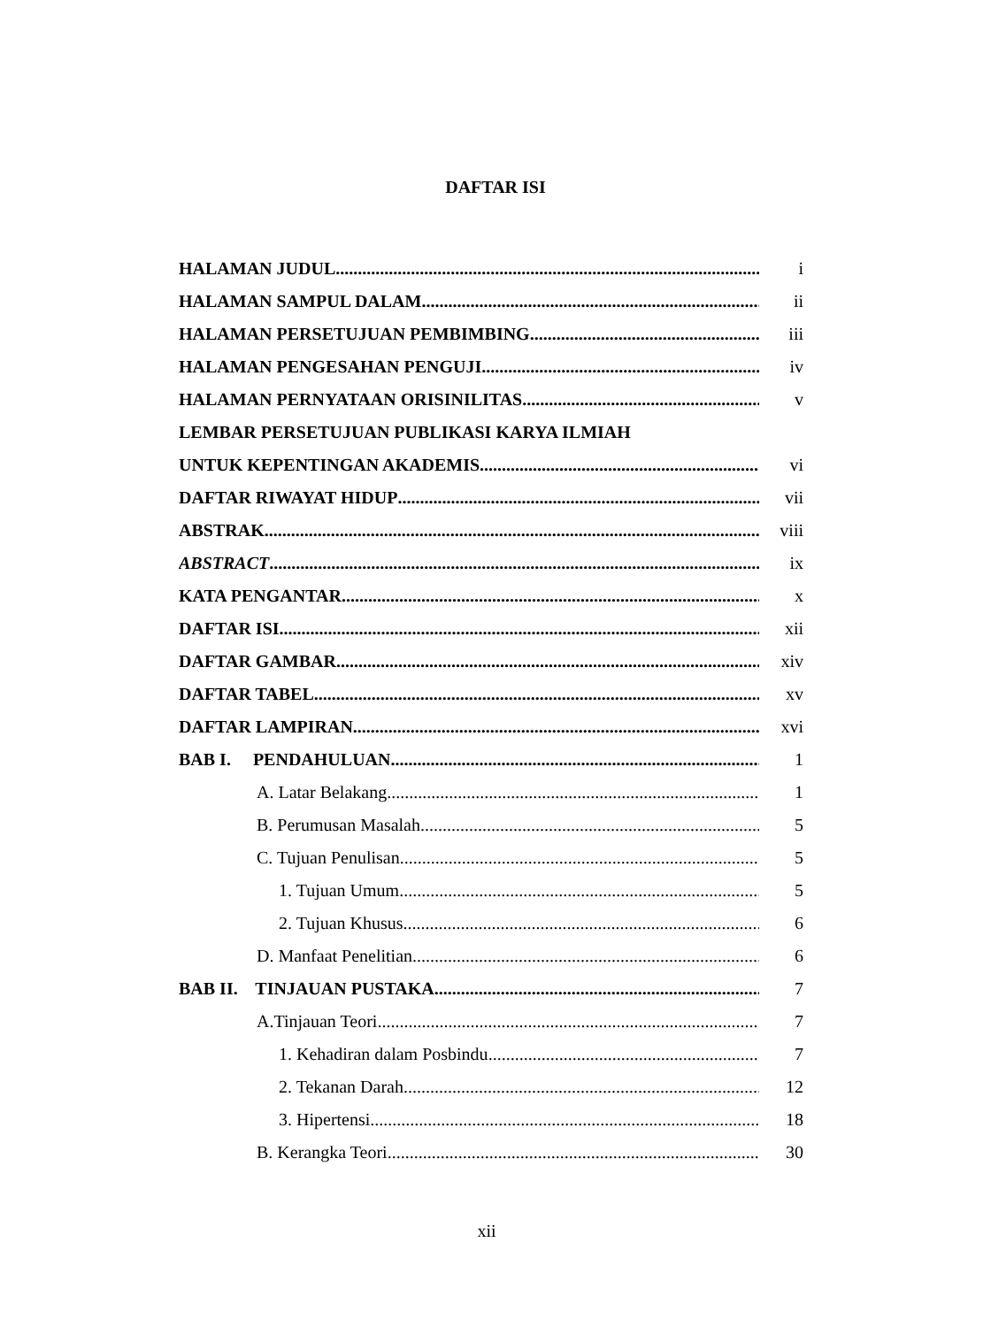DAFTAR ISI
HALAMAN JUDUL i
HALAMAN SAMPUL DALAM ii
HALAMAN PERSETUJUAN PEMBIMBING iii
HALAMAN PENGESAHAN PENGUJI iv
HALAMAN PERNYATAAN ORISINILITAS v
LEMBAR PERSETUJUAN PUBLIKASI KARYA ILMIAH
UNTUK KEPENTINGAN AKADEMIS vi
DAFTAR RIWAYAT HIDUP vii
ABSTRAK viii
ABSTRACT ix
KATA PENGANTAR x
DAFTAR ISI xii
DAFTAR GAMBAR xiv
DAFTAR TABEL xv
DAFTAR LAMPIRAN xvi
BAB I. PENDAHULUAN 1
A. Latar Belakang 1
B. Perumusan Masalah 5
C. Tujuan Penulisan 5
1. Tujuan Umum 5
2. Tujuan Khusus 6
D. Manfaat Penelitian 6
BAB II. TINJAUAN PUSTAKA 7
A.Tinjauan Teori 7
1. Kehadiran dalam Posbindu 7
2. Tekanan Darah 12
3. Hipertensi 18
B. Kerangka Teori 30
xii